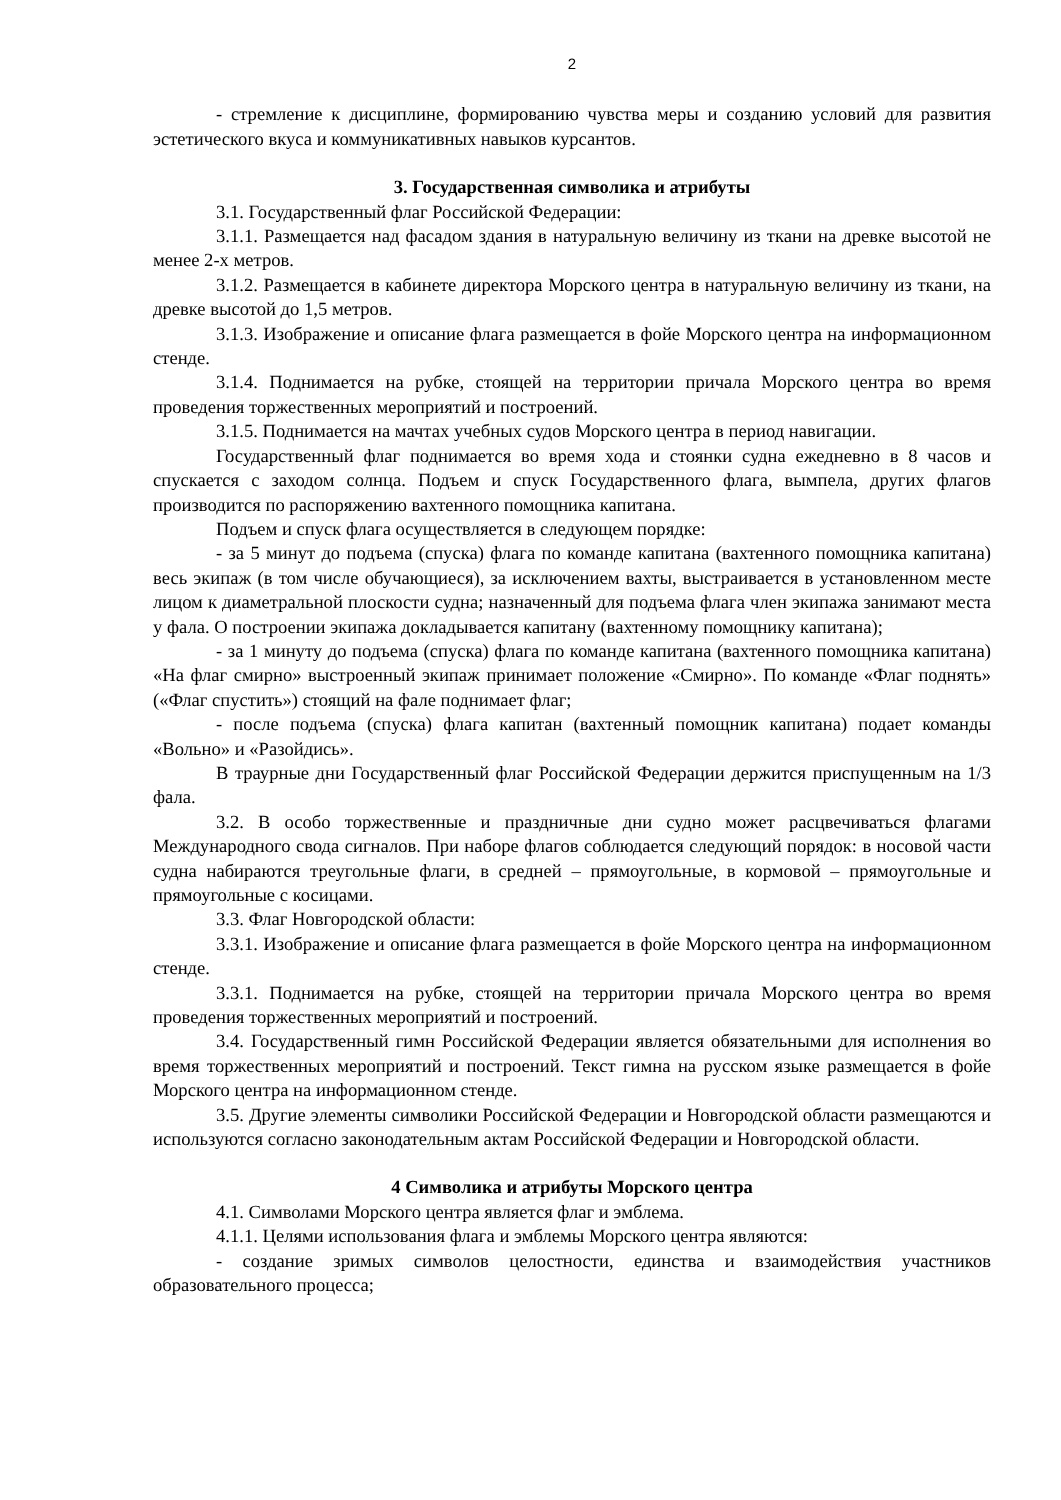2
- стремление к дисциплине, формированию чувства меры и созданию условий для развития эстетического вкуса и коммуникативных навыков курсантов.
3. Государственная символика и атрибуты
3.1. Государственный флаг Российской Федерации:
3.1.1. Размещается над фасадом здания в натуральную величину из ткани на древке высотой не менее 2-х метров.
3.1.2. Размещается в кабинете директора Морского центра в натуральную величину из ткани, на древке высотой до 1,5 метров.
3.1.3. Изображение и описание флага размещается в фойе Морского центра на информационном стенде.
3.1.4. Поднимается на рубке, стоящей на территории причала Морского центра во время проведения торжественных мероприятий и построений.
3.1.5. Поднимается на мачтах учебных судов Морского центра в период навигации.
Государственный флаг поднимается во время хода и стоянки судна ежедневно в 8 часов и спускается с заходом солнца. Подъем и спуск Государственного флага, вымпела, других флагов производится по распоряжению вахтенного помощника капитана.
Подъем и спуск флага осуществляется в следующем порядке:
- за 5 минут до подъема (спуска) флага по команде капитана (вахтенного помощника капитана) весь экипаж (в том числе обучающиеся), за исключением вахты, выстраивается в установленном месте лицом к диаметральной плоскости судна; назначенный для подъема флага член экипажа занимают места у фала. О построении экипажа докладывается капитану (вахтенному помощнику капитана);
- за 1 минуту до подъема (спуска) флага по команде капитана (вахтенного помощника капитана) «На флаг смирно» выстроенный экипаж принимает положение «Смирно». По команде «Флаг поднять» («Флаг спустить») стоящий на фале поднимает флаг;
- после подъема (спуска) флага капитан (вахтенный помощник капитана) подает команды «Вольно» и «Разойдись».
В траурные дни Государственный флаг Российской Федерации держится приспущенным на 1/3 фала.
3.2. В особо торжественные и праздничные дни судно может расцвечиваться флагами Международного свода сигналов. При наборе флагов соблюдается следующий порядок: в носовой части судна набираются треугольные флаги, в средней – прямоугольные, в кормовой – прямоугольные и прямоугольные с косицами.
3.3. Флаг Новгородской области:
3.3.1. Изображение и описание флага размещается в фойе Морского центра на информационном стенде.
3.3.1. Поднимается на рубке, стоящей на территории причала Морского центра во время проведения торжественных мероприятий и построений.
3.4. Государственный гимн Российской Федерации является обязательными для исполнения во время торжественных мероприятий и построений. Текст гимна на русском языке размещается в фойе Морского центра на информационном стенде.
3.5. Другие элементы символики Российской Федерации и Новгородской области размещаются и используются согласно законодательным актам Российской Федерации и Новгородской области.
4 Символика и атрибуты Морского центра
4.1. Символами Морского центра является флаг и эмблема.
4.1.1. Целями использования флага и эмблемы Морского центра являются:
- создание зримых символов целостности, единства и взаимодействия участников образовательного процесса;